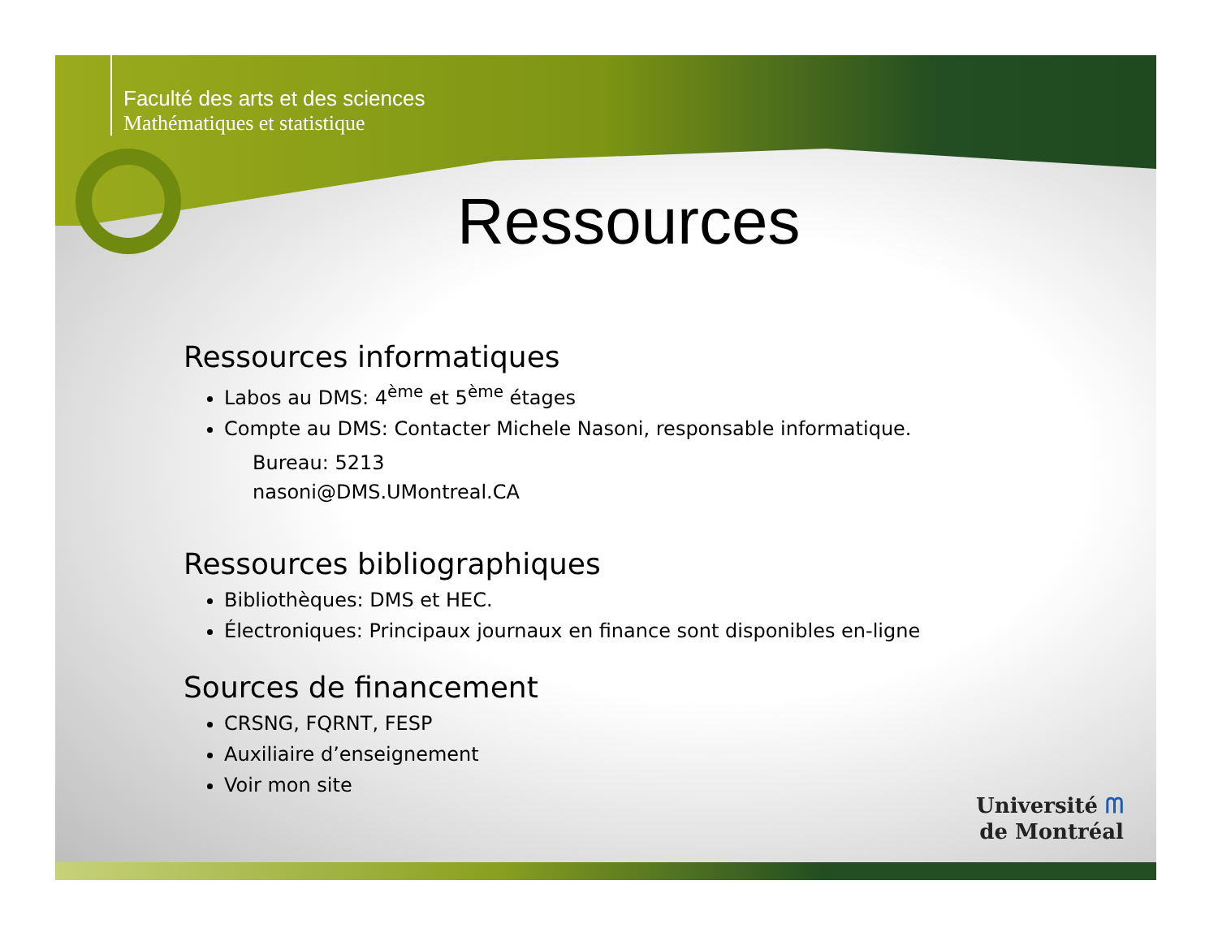Faculté des arts et des sciences
Mathématiques et statistique
Ressources
Ressources informatiques
Labos au DMS: 4<sup>ème</sup> et 5<sup>ème</sup> étages
Compte au DMS: Contacter Michele Nasoni, responsable informatique.
Bureau: 5213
nasoni@DMS.UMontreal.CA
Ressources bibliographiques
Bibliothèques: DMS et HEC.
Électroniques: Principaux journaux en finance sont disponibles en-ligne
Sources de financement
CRSNG, FQRNT, FESP
Auxiliaire d’enseignement
Voir mon site
Université ᗰ
de Montréal